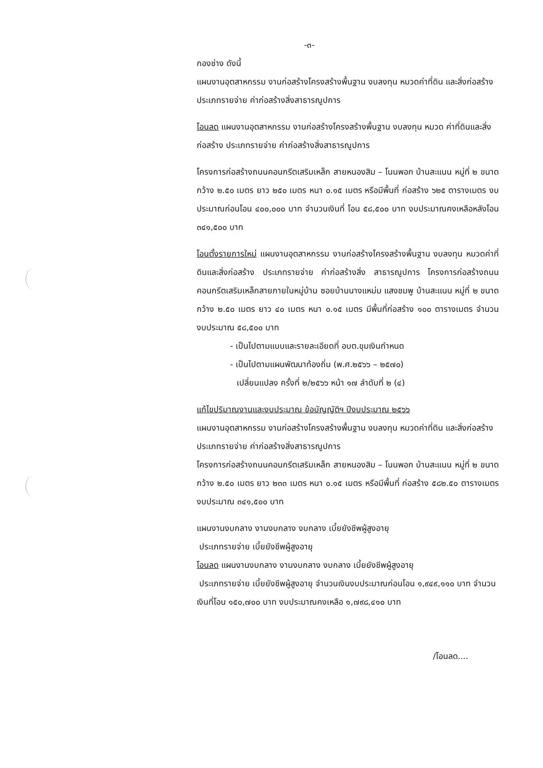-๓-
กองช่าง ดังนี้
แผนงานอุตสาหกรรม งานก่อสร้างโครงสร้างพื้นฐาน งบลงทุน หมวดค่าที่ดิน และสิ่งก่อสร้าง ประเภทรายจ่าย ค่าก่อสร้างสิ่งสาธารณูปการ
โอนลด แผนงานอุตสาหกรรม งานก่อสร้างโครงสร้างพื้นฐาน งบลงทุน หมวด ค่าที่ดินและสิ่งก่อสร้าง ประเภทรายจ่าย ค่าก่อสร้างสิ่งสาธารณูปการ
โครงการก่อสร้างถนนคอนกรีตเสริมเหล็ก สายหนองสิม – โนนพอก บ้านสะแนน หมู่ที่ ๒ ขนาดกว้าง ๒.๕๐ เมตร ยาว ๒๕๐ เมตร หนา ๐.๑๕ เมตร หรือมีพื้นที่ ก่อสร้าง ๖๒๕ ตารางเมตร งบประมาณก่อนโอน ๔๐๐,๐๐๐ บาท จำนวนเงินที่ โอน ๕๘,๕๐๐ บาท งบประมาณคงเหลือหลังโอน ๓๔๑,๕๐๐ บาท
โอนตั้งรายการใหม่ แผนงานอุตสาหกรรม งานก่อสร้างโครงสร้างพื้นฐาน งบลงทุน หมวดค่าที่ดินและสิ่งก่อสร้าง ประเภทรายจ่าย ค่าก่อสร้างสิ่ง สาธารณูปการ โครงการก่อสร้างถนนคอนกรีตเสริมเหล็กสายภายในหมู่บ้าน ซอยบ้านนางแหม่ม แสงชมพู บ้านสะแนน หมู่ที่ ๒ ขนาดกว้าง ๒.๕๐ เมตร ยาว ๔๐ เมตร หนา ๐.๑๕ เมตร มีพื้นที่ก่อสร้าง ๑๐๐ ตารางเมตร จำนวน งบประมาณ ๕๘,๕๐๐ บาท
- เป็นไปตามแบบและรายละเอียดที่ อบต.ขุมเงินกำหนด
- เป็นไปตามแผนพัฒนาท้องถิ่น (พ.ศ.๒๕๖๖ – ๒๕๗๐)
เปลี่ยนแปลง ครั้งที่ ๒/๒๕๖๖ หน้า ๑๗ ลำดับที่ ๒ (๔)
แก้ไขปริมาณงานและงบประมาณ ข้อบัญญัติฯ ปีงบประมาณ ๒๕๖๖
แผนงานอุตสาหกรรม งานก่อสร้างโครงสร้างพื้นฐาน งบลงทุน หมวดค่าที่ดิน และสิ่งก่อสร้าง ประเภทรายจ่าย ค่าก่อสร้างสิ่งสาธารณูปการ
โครงการก่อสร้างถนนคอนกรีตเสริมเหล็ก สายหนองสิม – โนนพอก บ้านสะแนน หมู่ที่ ๒ ขนาดกว้าง ๒.๕๐ เมตร ยาว ๒๓๓ เมตร หนา ๐.๑๕ เมตร หรือมีพื้นที่ ก่อสร้าง ๕๘๒.๕๐ ตารางเมตร งบประมาณ ๓๔๑,๕๐๐ บาท
แผนงานงบกลาง งานงบกลาง งบกลาง เบี้ยยังชีพผู้สูงอายุ
ประเภทรายจ่าย เบี้ยยังชีพผู้สูงอายุ
โอนลด แผนงานงบกลาง งานงบกลาง งบกลาง เบี้ยยังชีพผู้สูงอายุ
ประเภทรายจ่าย เบี้ยยังชีพผู้สูงอายุ จำนวนเงินงบประมาณก่อนโอน ๑,๙๔๙,๑๑๐ บาท จำนวนเงินที่โอน ๑๕๐,๗๐๐ บาท งบประมาณคงเหลือ ๑,๗๙๘,๔๑๐ บาท
/โอนลด....